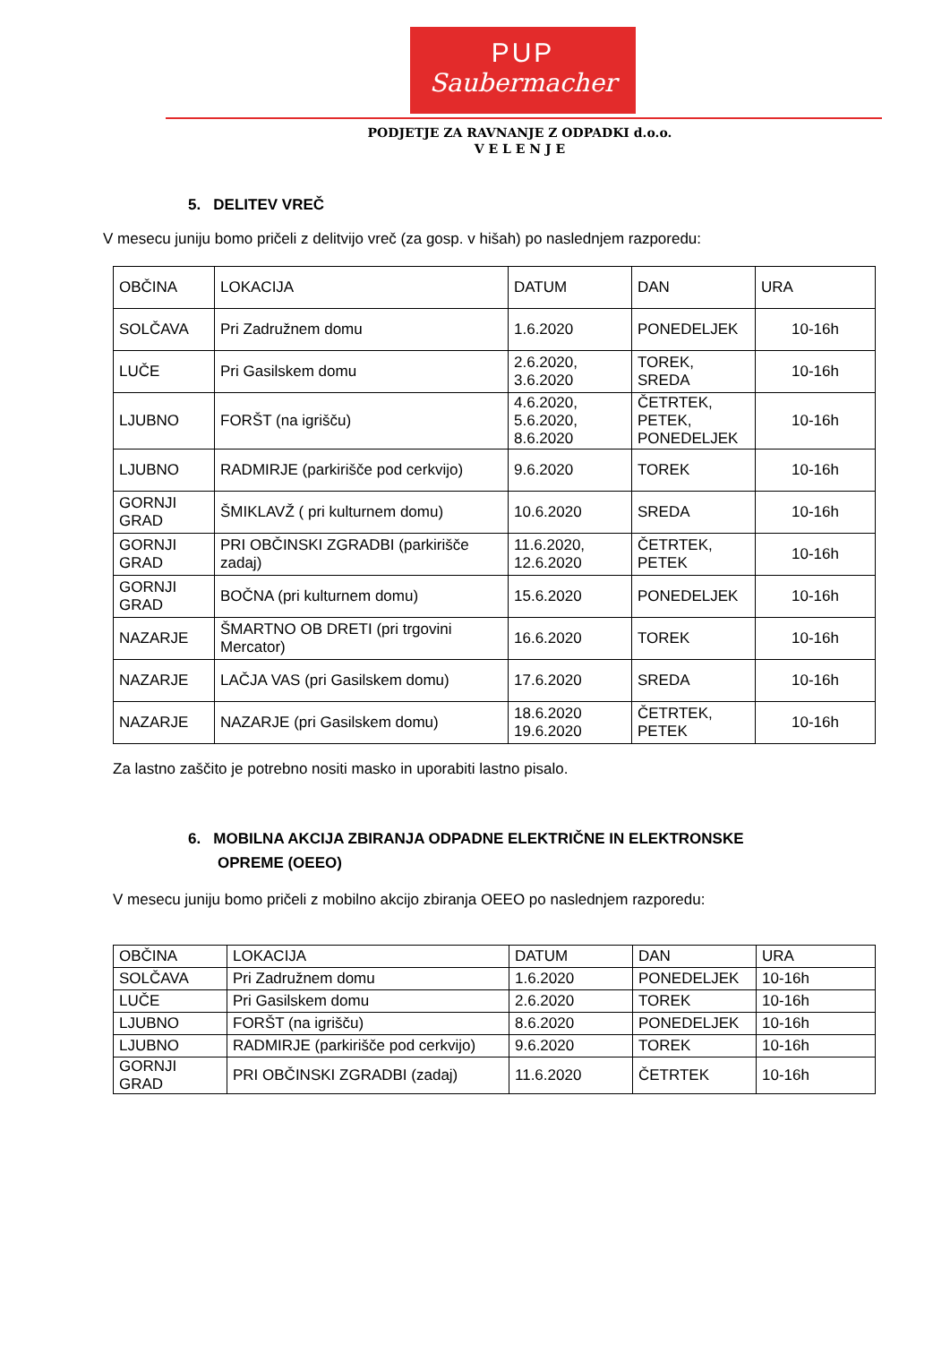PUP
Saubermacher
PODJETJE ZA RAVNANJE Z ODPADKI d.o.o.
V E L E N J E
5. DELITEV VREČ
V mesecu juniju bomo pričeli z delitvijo vreč (za gosp. v hišah) po naslednjem razporedu:
| OBČINA | LOKACIJA | DATUM | DAN | URA |
| SOLČAVA | Pri Zadružnem domu | 1.6.2020 | PONEDELJEK | 10-16h |
| LUČE | Pri Gasilskem domu | 2.6.2020, 3.6.2020 | TOREK, SREDA | 10-16h |
| LJUBNO | FORŠT (na igrišču) | 4.6.2020, 5.6.2020, 8.6.2020 | ČETRTEK, PETEK, PONEDELJEK | 10-16h |
| LJUBNO | RADMIRJE (parkirišče pod cerkvijo) | 9.6.2020 | TOREK | 10-16h |
| GORNJI GRAD | ŠMIKLAVŽ ( pri kulturnem domu) | 10.6.2020 | SREDA | 10-16h |
| GORNJI GRAD | PRI OBČINSKI ZGRADBI (parkirišče zadaj) | 11.6.2020, 12.6.2020 | ČETRTEK, PETEK | 10-16h |
| GORNJI GRAD | BOČNA (pri kulturnem domu) | 15.6.2020 | PONEDELJEK | 10-16h |
| NAZARJE | ŠMARTNO OB DRETI (pri trgovini Mercator) | 16.6.2020 | TOREK | 10-16h |
| NAZARJE | LAČJA VAS (pri Gasilskem domu) | 17.6.2020 | SREDA | 10-16h |
| NAZARJE | NAZARJE (pri Gasilskem domu) | 18.6.2020 19.6.2020 | ČETRTEK, PETEK | 10-16h |
Za lastno zaščito je potrebno nositi masko in uporabiti lastno pisalo.
6. MOBILNA AKCIJA ZBIRANJA ODPADNE ELEKTRIČNE IN ELEKTRONSKE
OPREME (OEEO)
V mesecu juniju bomo pričeli z mobilno akcijo zbiranja OEEO po naslednjem razporedu:
| OBČINA | LOKACIJA | DATUM | DAN | URA |
| SOLČAVA | Pri Zadružnem domu | 1.6.2020 | PONEDELJEK | 10-16h |
| LUČE | Pri Gasilskem domu | 2.6.2020 | TOREK | 10-16h |
| LJUBNO | FORŠT (na igrišču) | 8.6.2020 | PONEDELJEK | 10-16h |
| LJUBNO | RADMIRJE (parkirišče pod cerkvijo) | 9.6.2020 | TOREK | 10-16h |
| GORNJI GRAD | PRI OBČINSKI ZGRADBI (zadaj) | 11.6.2020 | ČETRTEK | 10-16h |